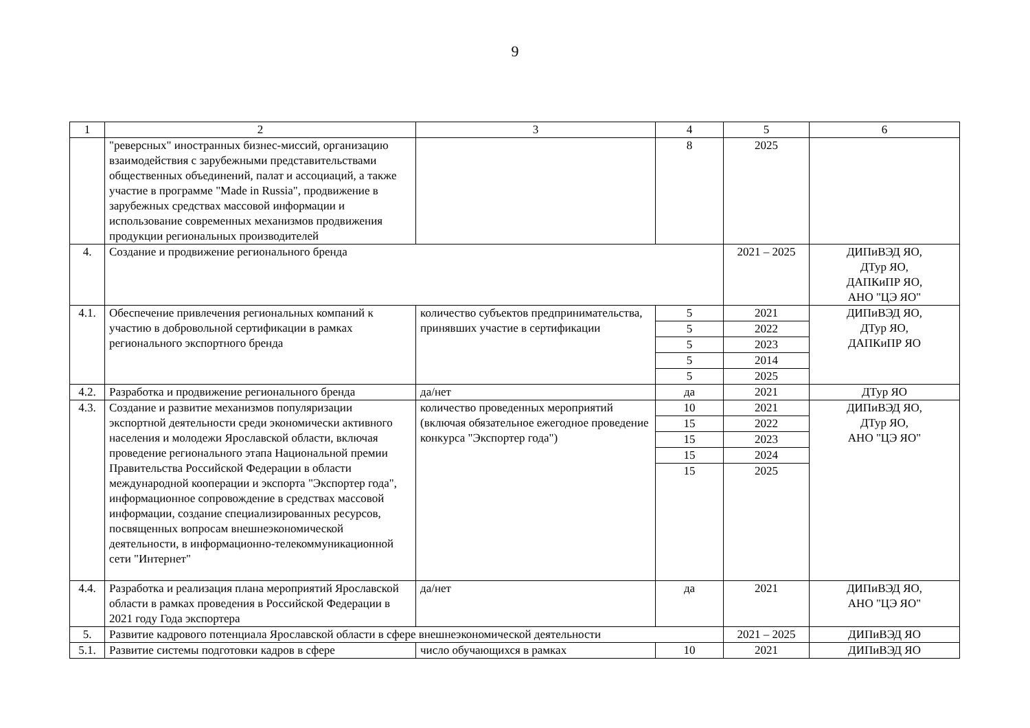9
| 1 | 2 | 3 | 4 | 5 | 6 |
| --- | --- | --- | --- | --- | --- |
| | "реверсных" иностранных бизнес-миссий, организацию взаимодействия с зарубежными представительствами общественных объединений, палат и ассоциаций, а также участие в программе "Made in Russia", продвижение в зарубежных средствах массовой информации и использование современных механизмов продвижения продукции региональных производителей | | 8 | 2025 | |
| 4. | Создание и продвижение регионального бренда | | | 2021 – 2025 | ДИПиВЭД ЯО, ДТур ЯО, ДАПКиПР ЯО, АНО "ЦЭ ЯО" |
| 4.1. | Обеспечение привлечения региональных компаний к участию в добровольной сертификации в рамках регионального экспортного бренда | количество субъектов предпринимательства, принявших участие в сертификации | 5 | 2021 | ДИПиВЭД ЯО, ДТур ЯО, ДАПКиПР ЯО |
| | | | 5 | 2022 | |
| | | | 5 | 2023 | |
| | | | 5 | 2014 | |
| | | | 5 | 2025 | |
| 4.2. | Разработка и продвижение регионального бренда | да/нет | да | 2021 | ДТур ЯО |
| 4.3. | Создание и развитие механизмов популяризации экспортной деятельности среди экономически активного населения и молодежи Ярославской области, включая проведение регионального этапа Национальной премии Правительства Российской Федерации в области международной кооперации и экспорта "Экспортер года", информационное сопровождение в средствах массовой информации, создание специализированных ресурсов, посвященных вопросам внешнеэкономической деятельности, в информационно-телекоммуникационной сети "Интернет" | количество проведенных мероприятий (включая обязательное ежегодное проведение конкурса "Экспортер года") | 10 | 2021 | ДИПиВЭД ЯО, ДТур ЯО, АНО "ЦЭ ЯО" |
| | | | 15 | 2022 | |
| | | | 15 | 2023 | |
| | | | 15 | 2024 | |
| | | | 15 | 2025 | |
| 4.4. | Разработка и реализация плана мероприятий Ярославской области в рамках проведения в Российской Федерации в 2021 году Года экспортера | да/нет | да | 2021 | ДИПиВЭД ЯО, АНО "ЦЭ ЯО" |
| 5. | Развитие кадрового потенциала Ярославской области в сфере внешнеэкономической деятельности | | | 2021 – 2025 | ДИПиВЭД ЯО |
| 5.1. | Развитие системы подготовки кадров в сфере | число обучающихся в рамках | 10 | 2021 | ДИПиВЭД ЯО |